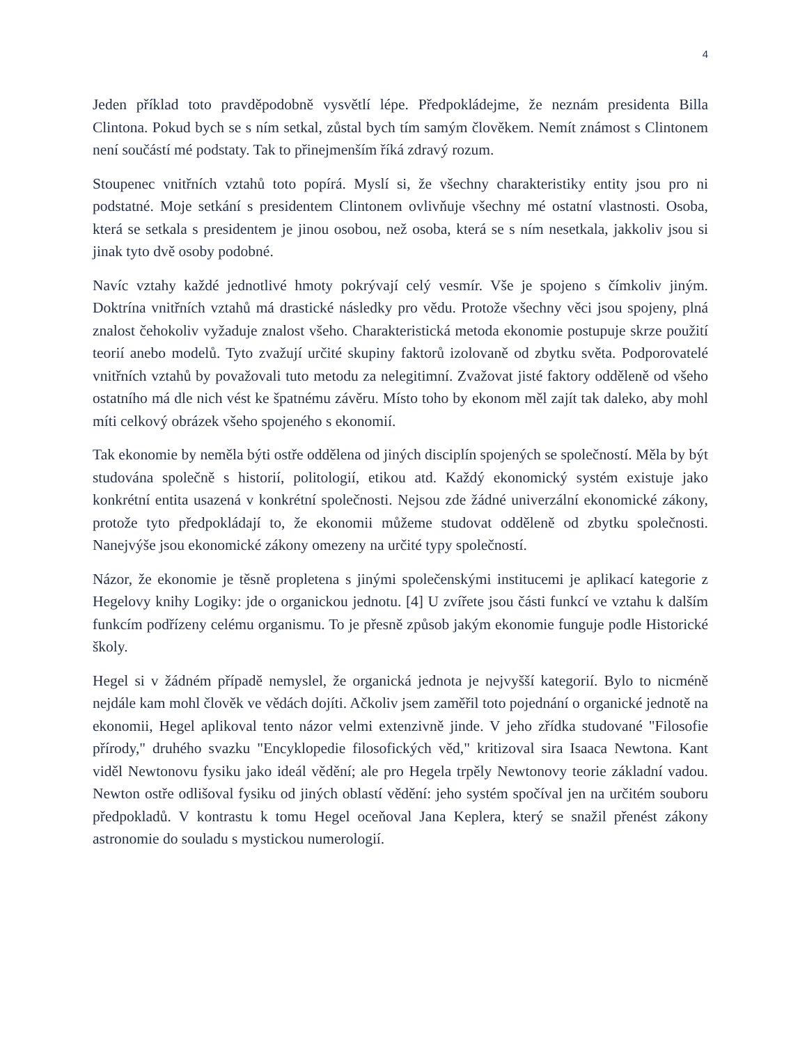4
Jeden příklad toto pravděpodobně vysvětlí lépe. Předpokládejme, že neznám presidenta Billa Clintona. Pokud bych se s ním setkal, zůstal bych tím samým člověkem. Nemít známost s Clintonem není součástí mé podstaty. Tak to přinejmenším říká zdravý rozum.
Stoupenec vnitřních vztahů toto popírá. Myslí si, že všechny charakteristiky entity jsou pro ni podstatné. Moje setkání s presidentem Clintonem ovlivňuje všechny mé ostatní vlastnosti. Osoba, která se setkala s presidentem je jinou osobou, než osoba, která se s ním nesetkala, jakkoliv jsou si jinak tyto dvě osoby podobné.
Navíc vztahy každé jednotlivé hmoty pokrývají celý vesmír. Vše je spojeno s čímkoliv jiným. Doktrína vnitřních vztahů má drastické následky pro vědu. Protože všechny věci jsou spojeny, plná znalost čehokoliv vyžaduje znalost všeho. Charakteristická metoda ekonomie postupuje skrze použití teorií anebo modelů. Tyto zvažují určité skupiny faktorů izolovaně od zbytku světa. Podporovatelé vnitřních vztahů by považovali tuto metodu za nelegitimní. Zvažovat jisté faktory odděleně od všeho ostatního má dle nich vést ke špatnému závěru. Místo toho by ekonom měl zajít tak daleko, aby mohl míti celkový obrázek všeho spojeného s ekonomií.
Tak ekonomie by neměla býti ostře oddělena od jiných disciplín spojených se společností. Měla by být studována společně s historií, politologií, etikou atd. Každý ekonomický systém existuje jako konkrétní entita usazená v konkrétní společnosti. Nejsou zde žádné univerzální ekonomické zákony, protože tyto předpokládají to, že ekonomii můžeme studovat odděleně od zbytku společnosti. Nanejvýše jsou ekonomické zákony omezeny na určité typy společností.
Názor, že ekonomie je těsně propletena s jinými společenskými institucemi je aplikací kategorie z Hegelovy knihy Logiky: jde o organickou jednotu. [4] U zvířete jsou části funkcí ve vztahu k dalším funkcím podřízeny celému organismu. To je přesně způsob jakým ekonomie funguje podle Historické školy.
Hegel si v žádném případě nemyslel, že organická jednota je nejvyšší kategorií. Bylo to nicméně nejdále kam mohl člověk ve vědách dojíti. Ačkoliv jsem zaměřil toto pojednání o organické jednotě na ekonomii, Hegel aplikoval tento názor velmi extenzivně jinde. V jeho zřídka studované "Filosofie přírody," druhého svazku "Encyklopedie filosofických věd," kritizoval sira Isaaca Newtona. Kant viděl Newtonovu fysiku jako ideál vědění; ale pro Hegela trpěly Newtonovy teorie základní vadou. Newton ostře odlišoval fysiku od jiných oblastí vědění: jeho systém spočíval jen na určitém souboru předpokladů. V kontrastu k tomu Hegel oceňoval Jana Keplera, který se snažil přenést zákony astronomie do souladu s mystickou numerologií.